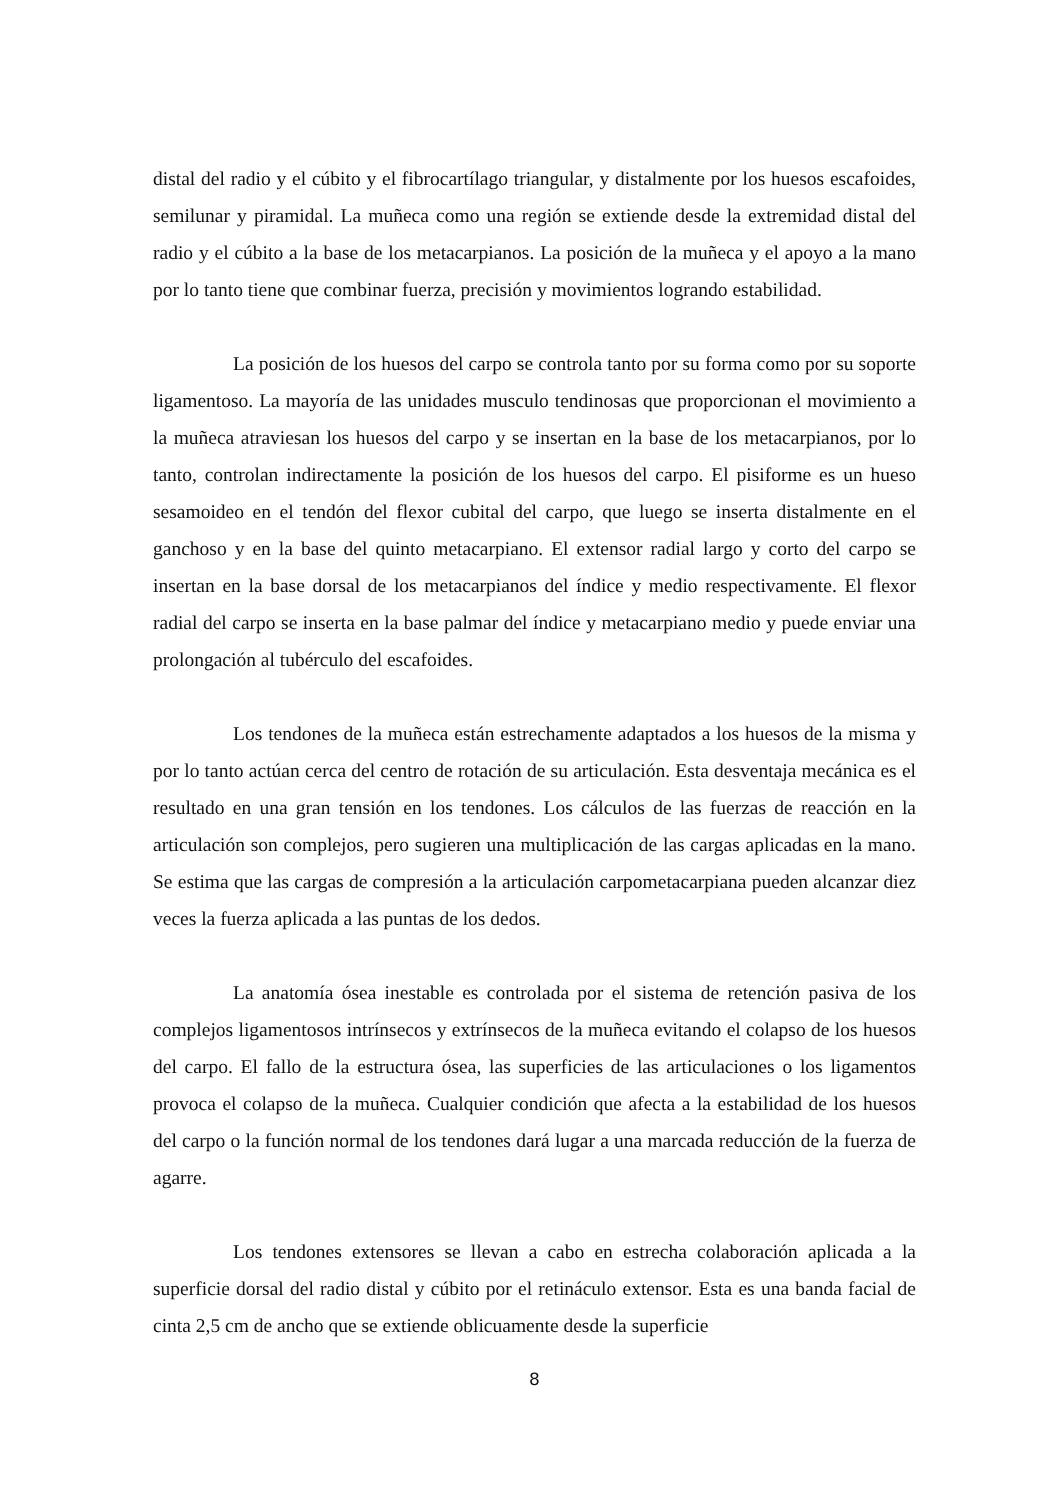distal del radio y el cúbito y el fibrocartílago triangular, y distalmente por los huesos escafoides, semilunar y piramidal. La muñeca como una región se extiende desde la extremidad distal del radio y el cúbito a la base de los metacarpianos. La posición de la muñeca y el apoyo a la mano por lo tanto tiene que combinar fuerza, precisión y movimientos logrando estabilidad.
La posición de los huesos del carpo se controla tanto por su forma como por su soporte ligamentoso. La mayoría de las unidades musculo tendinosas que proporcionan el movimiento a la muñeca atraviesan los huesos del carpo y se insertan en la base de los metacarpianos, por lo tanto, controlan indirectamente la posición de los huesos del carpo. El pisiforme es un hueso sesamoideo en el tendón del flexor cubital del carpo, que luego se inserta distalmente en el ganchoso y en la base del quinto metacarpiano. El extensor radial largo y corto del carpo se insertan en la base dorsal de los metacarpianos del índice y medio respectivamente. El flexor radial del carpo se inserta en la base palmar del índice y metacarpiano medio y puede enviar una prolongación al tubérculo del escafoides.
Los tendones de la muñeca están estrechamente adaptados a los huesos de la misma y por lo tanto actúan cerca del centro de rotación de su articulación. Esta desventaja mecánica es el resultado en una gran tensión en los tendones. Los cálculos de las fuerzas de reacción en la articulación son complejos, pero sugieren una multiplicación de las cargas aplicadas en la mano. Se estima que las cargas de compresión a la articulación carpometacarpiana pueden alcanzar diez veces la fuerza aplicada a las puntas de los dedos.
La anatomía ósea inestable es controlada por el sistema de retención pasiva de los complejos ligamentosos intrínsecos y extrínsecos de la muñeca evitando el colapso de los huesos del carpo. El fallo de la estructura ósea, las superficies de las articulaciones o los ligamentos provoca el colapso de la muñeca. Cualquier condición que afecta a la estabilidad de los huesos del carpo o la función normal de los tendones dará lugar a una marcada reducción de la fuerza de agarre.
Los tendones extensores se llevan a cabo en estrecha colaboración aplicada a la superficie dorsal del radio distal y cúbito por el retináculo extensor. Esta es una banda facial de cinta 2,5 cm de ancho que se extiende oblicuamente desde la superficie
8